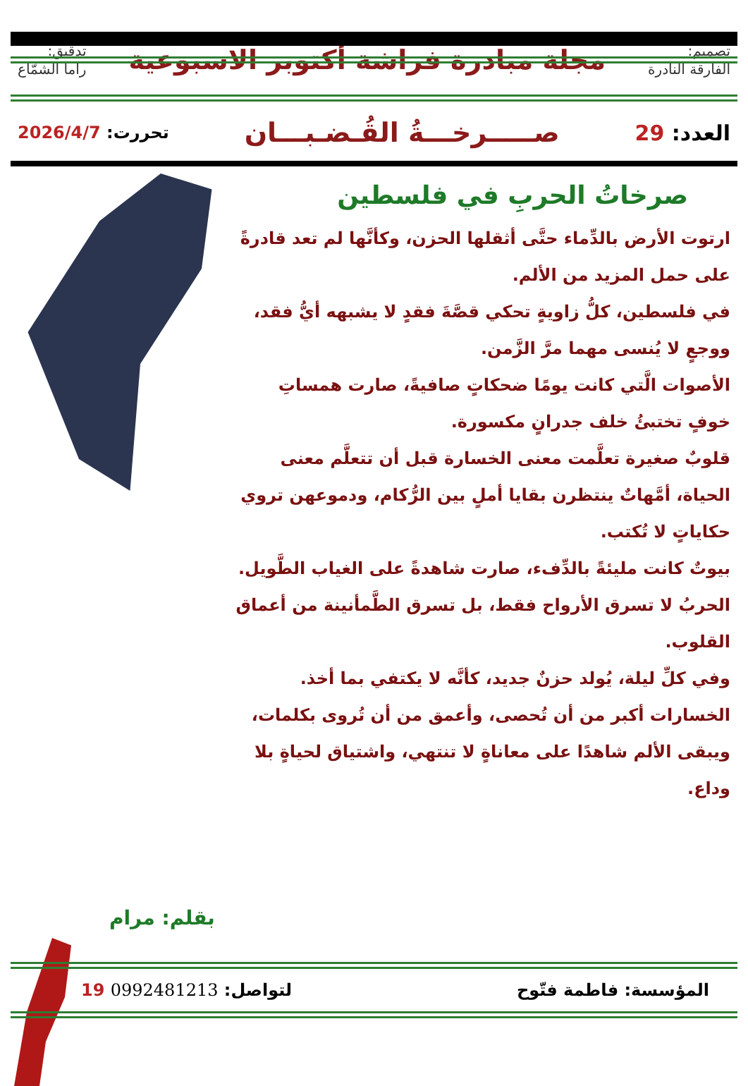تصميم:
الفارقة النادرة
مجلة مبادرة فراشة أكتوبر الاسبوعية
تدقيق:
راما الشمّاع
العدد: 29
صـــــرخـــةُ القُـضـبـــان
تحررت: 2026/4/7
صرخاتُ الحربِ في فلسطين
ارتوت الأرض بالدِّماء حتَّى أثقلها الحزن، وكأنَّها لم تعد قادرةً على حمل المزيد من الألم.
في فلسطين، كلُّ زاويةٍ تحكي قصَّةَ فقدٍ لا يشبهه أيُّ فقد، ووجعٍ لا يُنسى مهما مرَّ الزَّمن.
الأصوات الَّتي كانت يومًا ضحكاتٍ صافيةً، صارت همساتِ خوفٍ تختبئُ خلف جدرانٍ مكسورة.
قلوبٌ صغيرة تعلَّمت معنى الخسارة قبل أن تتعلَّم معنى الحياة، أمَّهاتٌ ينتظرن بقايا أملٍ بين الرُّكام، ودموعهن تروي حكاياتٍ لا تُكتب.
بيوتٌ كانت مليئةً بالدِّفء، صارت شاهدةً على الغياب الطَّويل.
الحربُ لا تسرق الأرواح فقط، بل تسرق الطَّمأنينة من أعماق القلوب.
وفي كلِّ ليلة، يُولد حزنٌ جديد، كأنَّه لا يكتفي بما أخذ.
الخسارات أكبر من أن تُحصى، وأعمق من أن تُروى بكلمات، ويبقى الألم شاهدًا على معاناةٍ لا تنتهي، واشتياق لحياةٍ بلا وداع.
بقلم: مرام
المؤسسة: فاطمة فتّوح لتواصل: 0992481213 19